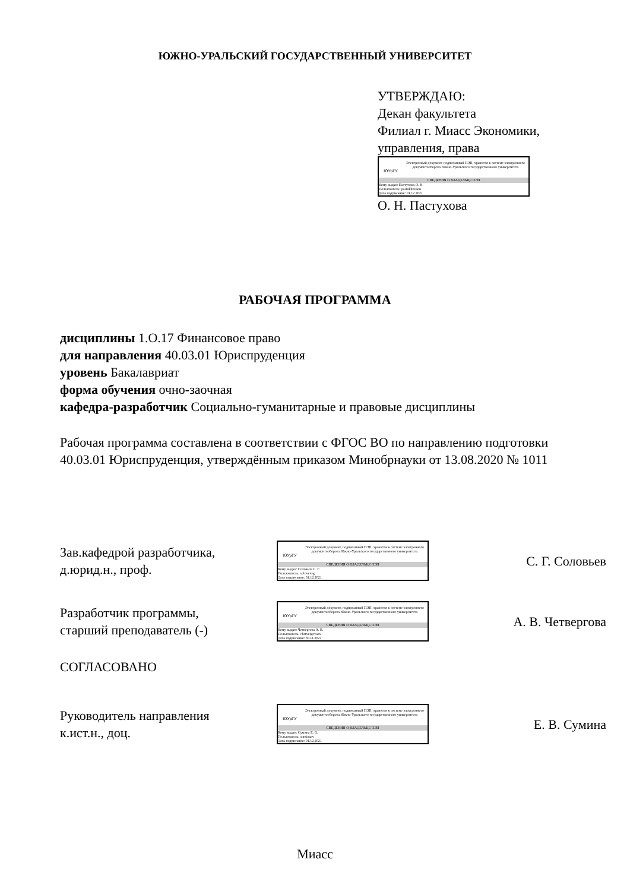ЮЖНО-УРАЛЬСКИЙ ГОСУДАРСТВЕННЫЙ УНИВЕРСИТЕТ
УТВЕРЖДАЮ:
Декан факультета
Филиал г. Миасс Экономики,
управления, права
ЮУрГУ
Электронный документ, подписанный ПЭП, хранится в системе электронного документооборота Южно-Уральского государственного университета
СВЕДЕНИЯ О ВЛАДЕЛЬЦЕ ПЭП
Кому выдан: Пастухова О. Н.
Пользователь: pastukhovaon
Дата подписания: 01.12.2021
О. Н. Пастухова
РАБОЧАЯ ПРОГРАММА
дисциплины 1.О.17 Финансовое право
для направления 40.03.01 Юриспруденция
уровень Бакалавриат
форма обучения очно-заочная
кафедра-разработчик Социально-гуманитарные и правовые дисциплины
Рабочая программа составлена в соответствии с ФГОС ВО по направлению подготовки 40.03.01 Юриспруденция, утверждённым приказом Минобрнауки от 13.08.2020 № 1011
Зав.кафедрой разработчика,
д.юрид.н., проф.
ЮУрГУ
Электронный документ, подписанный ПЭП, хранится в системе электронного документооборота Южно-Уральского государственного университета
СВЕДЕНИЯ О ВЛАДЕЛЬЦЕ ПЭП
Кому выдан: Соловьев С. Г.
Пользователь: solovevsg
Дата подписания: 01.12.2021
С. Г. Соловьев
Разработчик программы,
старший преподаватель (-)
ЮУрГУ
Электронный документ, подписанный ПЭП, хранится в системе электронного документооборота Южно-Уральского государственного университета
СВЕДЕНИЯ О ВЛАДЕЛЬЦЕ ПЭП
Кому выдан: Четвергова А. В.
Пользователь: chetvergovaav
Дата подписания: 30.11.2021
А. В. Четвергова
СОГЛАСОВАНО
Руководитель направления
к.ист.н., доц.
ЮУрГУ
Электронный документ, подписанный ПЭП, хранится в системе электронного документооборота Южно-Уральского государственного университета
СВЕДЕНИЯ О ВЛАДЕЛЬЦЕ ПЭП
Кому выдан: Сумина Е. В.
Пользователь: suminaev
Дата подписания: 01.12.2021
Е. В. Сумина
Миасс